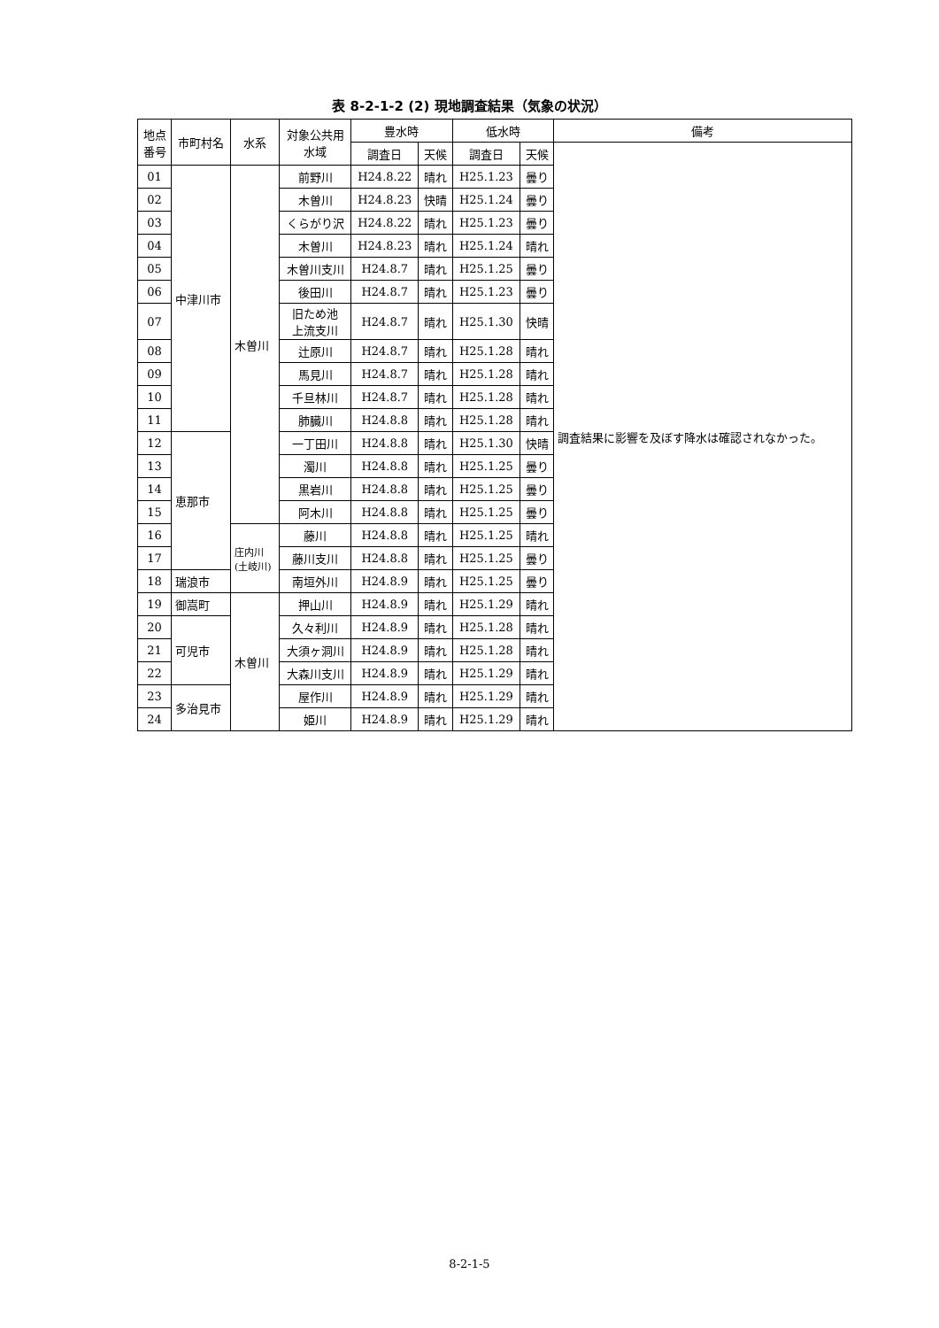表 8-2-1-2 (2) 現地調査結果（気象の状況）
| 地点 番号 | 市町村名 | 水系 | 対象公共用 水域 | 豊水時 | | 低水時 | | 備考 |
| --- | --- | --- | --- | --- | --- | --- | --- | --- |
| | | | | 調査日 | 天候 | 調査日 | 天候 | 調査結果に影響を及ぼす降水は確認されなかった。 |
| 01 | 中津川市 | 木曽川 | 前野川 | H24.8.22 | 晴れ | H25.1.23 | 曇り | |
| 02 | | | 木曽川 | H24.8.23 | 快晴 | H25.1.24 | 曇り | |
| 03 | | | くらがり沢 | H24.8.22 | 晴れ | H25.1.23 | 曇り | |
| 04 | | | 木曽川 | H24.8.23 | 晴れ | H25.1.24 | 晴れ | |
| 05 | | | 木曽川支川 | H24.8.7 | 晴れ | H25.1.25 | 曇り | |
| 06 | | | 後田川 | H24.8.7 | 晴れ | H25.1.23 | 曇り | |
| 07 | | | 旧ため池 上流支川 | H24.8.7 | 晴れ | H25.1.30 | 快晴 | |
| 08 | | | 辻原川 | H24.8.7 | 晴れ | H25.1.28 | 晴れ | |
| 09 | | | 馬見川 | H24.8.7 | 晴れ | H25.1.28 | 晴れ | |
| 10 | | | 千旦林川 | H24.8.7 | 晴れ | H25.1.28 | 晴れ | |
| 11 | | | 肺臓川 | H24.8.8 | 晴れ | H25.1.28 | 晴れ | |
| 12 | 恵那市 | | 一丁田川 | H24.8.8 | 晴れ | H25.1.30 | 快晴 | |
| 13 | | | 濁川 | H24.8.8 | 晴れ | H25.1.25 | 曇り | |
| 14 | | | 黒岩川 | H24.8.8 | 晴れ | H25.1.25 | 曇り | |
| 15 | | | 阿木川 | H24.8.8 | 晴れ | H25.1.25 | 曇り | |
| 16 | | 庄内川 (土岐川) | 藤川 | H24.8.8 | 晴れ | H25.1.25 | 晴れ | |
| 17 | | | 藤川支川 | H24.8.8 | 晴れ | H25.1.25 | 曇り | |
| 18 | 瑞浪市 | | 南垣外川 | H24.8.9 | 晴れ | H25.1.25 | 曇り | |
| 19 | 御嵩町 | 木曽川 | 押山川 | H24.8.9 | 晴れ | H25.1.29 | 晴れ | |
| 20 | 可児市 | | 久々利川 | H24.8.9 | 晴れ | H25.1.28 | 晴れ | |
| 21 | | | 大須ヶ洞川 | H24.8.9 | 晴れ | H25.1.28 | 晴れ | |
| 22 | | | 大森川支川 | H24.8.9 | 晴れ | H25.1.29 | 晴れ | |
| 23 | 多治見市 | | 屋作川 | H24.8.9 | 晴れ | H25.1.29 | 晴れ | |
| 24 | | | 姫川 | H24.8.9 | 晴れ | H25.1.29 | 晴れ | |
8-2-1-5